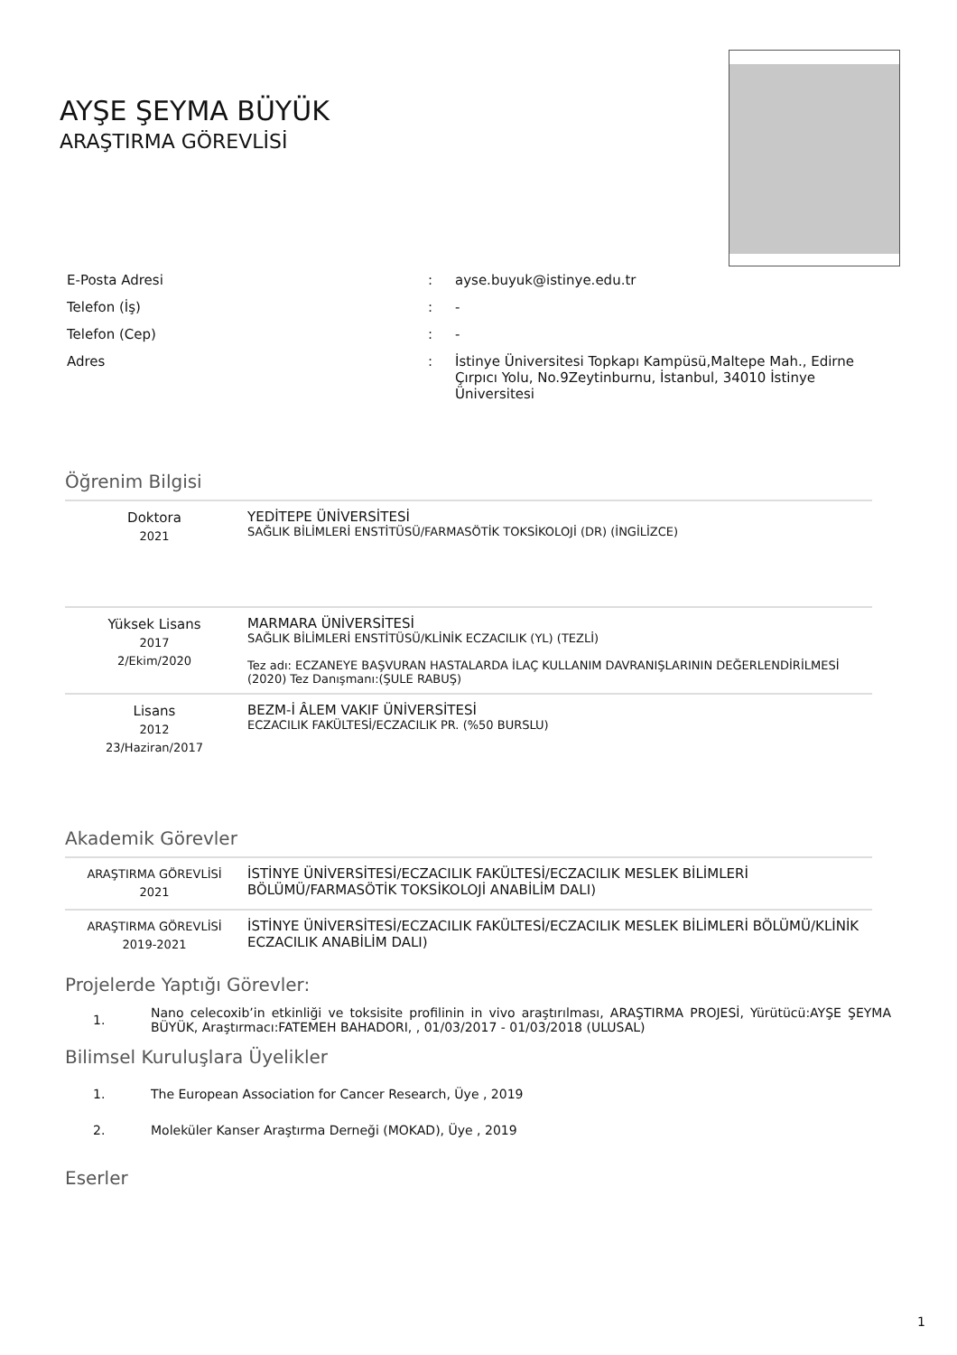AYŞE ŞEYMA BÜYÜK
ARAŞTIRMA GÖREVLİSİ
| E-Posta Adresi | : | ayse.buyuk@istinye.edu.tr |
| Telefon (İş) | : | - |
| Telefon (Cep) | : | - |
| Adres | : | İstinye Üniversitesi Topkapı Kampüsü,Maltepe Mah., Edirne Çırpıcı Yolu, No.9Zeytinburnu, İstanbul, 34010 İstinye Üniversitesi |
Öğrenim Bilgisi
| Doktora 2021 | YEDİTEPE ÜNİVERSİTESİ SAĞLIK BİLİMLERİ ENSTİTÜSÜ/FARMASÖTİK TOKSİKOLOJİ (DR) (İNGİLİZCE) |
| Yüksek Lisans 2017 2/Ekim/2020 | MARMARA ÜNİVERSİTESİ SAĞLIK BİLİMLERİ ENSTİTÜSÜ/KLİNİK ECZACILIK (YL) (TEZLİ) Tez adı: ECZANEYE BAŞVURAN HASTALARDA İLAÇ KULLANIM DAVRANIŞLARININ DEĞERLENDİRİLMESİ (2020) Tez Danışmanı:(ŞULE RABUŞ) |
| Lisans 2012 23/Haziran/2017 | BEZM-İ ÂLEM VAKIF ÜNİVERSİTESİ ECZACILIK FAKÜLTESİ/ECZACILIK PR. (%50 BURSLU) |
Akademik Görevler
| ARAŞTIRMA GÖREVLİSİ 2021 | İSTİNYE ÜNİVERSİTESİ/ECZACILIK FAKÜLTESİ/ECZACILIK MESLEK BİLİMLERİ BÖLÜMÜ/FARMASÖTİK TOKSİKOLOJİ ANABİLİM DALI) |
| ARAŞTIRMA GÖREVLİSİ 2019-2021 | İSTİNYE ÜNİVERSİTESİ/ECZACILIK FAKÜLTESİ/ECZACILIK MESLEK BİLİMLERİ BÖLÜMÜ/KLİNİK ECZACILIK ANABİLİM DALI) |
Projelerde Yaptığı Görevler:
| 1. | Nano celecoxib’in etkinliği ve toksisite profilinin in vivo araştırılması, ARAŞTIRMA PROJESİ, Yürütücü:AYŞE ŞEYMA BÜYÜK, Araştırmacı:FATEMEH BAHADORI, , 01/03/2017 - 01/03/2018 (ULUSAL) |
Bilimsel Kuruluşlara Üyelikler
| 1. | The European Association for Cancer Research, Üye , 2019 |
| 2. | Moleküler Kanser Araştırma Derneği (MOKAD), Üye , 2019 |
Eserler
1